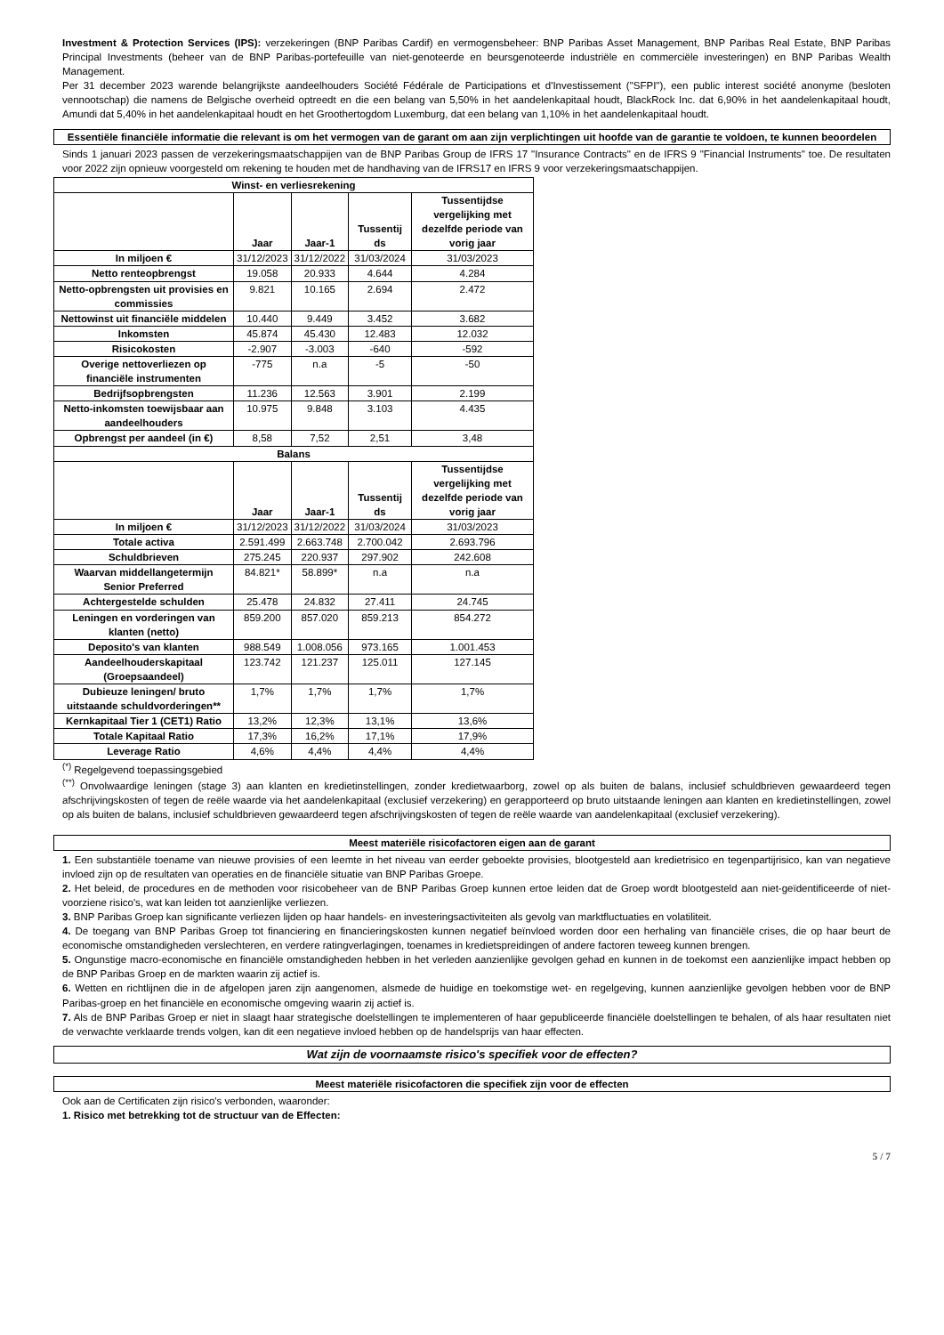Investment & Protection Services (IPS): verzekeringen (BNP Paribas Cardif) en vermogensbeheer: BNP Paribas Asset Management, BNP Paribas Real Estate, BNP Paribas Principal Investments (beheer van de BNP Paribas-portefeuille van niet-genoteerde en beursgenoteerde industriële en commerciële investeringen) en BNP Paribas Wealth Management.
Per 31 december 2023 warende belangrijkste aandeelhouders Société Fédérale de Participations et d'Investissement ("SFPI"), een public interest société anonyme (besloten vennootschap) die namens de Belgische overheid optreedt en die een belang van 5,50% in het aandelenkapitaal houdt, BlackRock Inc. dat 6,90% in het aandelenkapitaal houdt, Amundi dat 5,40% in het aandelenkapitaal houdt en het Groothertogdom Luxemburg, dat een belang van 1,10% in het aandelenkapitaal houdt.
Essentiële financiële informatie die relevant is om het vermogen van de garant om aan zijn verplichtingen uit hoofde van de garantie te voldoen, te kunnen beoordelen
Sinds 1 januari 2023 passen de verzekeringsmaatschappijen van de BNP Paribas Group de IFRS 17 "Insurance Contracts" en de IFRS 9 "Financial Instruments" toe. De resultaten voor 2022 zijn opnieuw voorgesteld om rekening te houden met de handhaving van de IFRS17 en IFRS 9 voor verzekeringsmaatschappijen.
| Winst- en verliesrekening | | | | |
| --- | --- | --- | --- | --- |
| | Jaar | Jaar-1 | Tussentij ds | Tussentijdse vergelijking met dezelfde periode van vorig jaar |
| In miljoen € | 31/12/2023 | 31/12/2022 | 31/03/2024 | 31/03/2023 |
| Netto renteopbrengst | 19.058 | 20.933 | 4.644 | 4.284 |
| Netto-opbrengsten uit provisies en commissies | 9.821 | 10.165 | 2.694 | 2.472 |
| Nettowinst uit financiële middelen | 10.440 | 9.449 | 3.452 | 3.682 |
| Inkomsten | 45.874 | 45.430 | 12.483 | 12.032 |
| Risicokosten | -2.907 | -3.003 | -640 | -592 |
| Overige nettoverliezen op financiële instrumenten | -775 | n.a | -5 | -50 |
| Bedrijfsopbrengsten | 11.236 | 12.563 | 3.901 | 2.199 |
| Netto-inkomsten toewijsbaar aan aandeelhouders | 10.975 | 9.848 | 3.103 | 4.435 |
| Opbrengst per aandeel (in €) | 8,58 | 7,52 | 2,51 | 3,48 |
| Balans | | | | |
| | Jaar | Jaar-1 | Tussentij ds | Tussentijdse vergelijking met dezelfde periode van vorig jaar |
| In miljoen € | 31/12/2023 | 31/12/2022 | 31/03/2024 | 31/03/2023 |
| Totale activa | 2.591.499 | 2.663.748 | 2.700.042 | 2.693.796 |
| Schuldbrieven | 275.245 | 220.937 | 297.902 | 242.608 |
| Waarvan middellangetermijn Senior Preferred | 84.821* | 58.899* | n.a | n.a |
| Achtergestelde schulden | 25.478 | 24.832 | 27.411 | 24.745 |
| Leningen en vorderingen van klanten (netto) | 859.200 | 857.020 | 859.213 | 854.272 |
| Deposito's van klanten | 988.549 | 1.008.056 | 973.165 | 1.001.453 |
| Aandeelhouderskapitaal (Groepsaandeel) | 123.742 | 121.237 | 125.011 | 127.145 |
| Dubieuze leningen/ bruto uitstaande schuldvorderingen** | 1,7% | 1,7% | 1,7% | 1,7% |
| Kernkapitaal Tier 1 (CET1) Ratio | 13,2% | 12,3% | 13,1% | 13,6% |
| Totale Kapitaal Ratio | 17,3% | 16,2% | 17,1% | 17,9% |
| Leverage Ratio | 4,6% | 4,4% | 4,4% | 4,4% |
<sup>(*)</sup> Regelgevend toepassingsgebied
<sup>(**)</sup> Onvolwaardige leningen (stage 3) aan klanten en kredietinstellingen, zonder kredietwaarborg, zowel op als buiten de balans, inclusief schuldbrieven gewaardeerd tegen afschrijvingskosten of tegen de reële waarde via het aandelenkapitaal (exclusief verzekering) en gerapporteerd op bruto uitstaande leningen aan klanten en kredietinstellingen, zowel op als buiten de balans, inclusief schuldbrieven gewaardeerd tegen afschrijvingskosten of tegen de reële waarde van aandelenkapitaal (exclusief verzekering).
Meest materiële risicofactoren eigen aan de garant
1. Een substantiële toename van nieuwe provisies of een leemte in het niveau van eerder geboekte provisies, blootgesteld aan kredietrisico en tegenpartijrisico, kan van negatieve invloed zijn op de resultaten van operaties en de financiële situatie van BNP Paribas Groepe.
2. Het beleid, de procedures en de methoden voor risicobeheer van de BNP Paribas Groep kunnen ertoe leiden dat de Groep wordt blootgesteld aan niet-geïdentificeerde of niet-voorziene risico's, wat kan leiden tot aanzienlijke verliezen.
3. BNP Paribas Groep kan significante verliezen lijden op haar handels- en investeringsactiviteiten als gevolg van marktfluctuaties en volatiliteit.
4. De toegang van BNP Paribas Groep tot financiering en financieringskosten kunnen negatief beïnvloed worden door een herhaling van financiële crises, die op haar beurt de economische omstandigheden verslechteren, en verdere ratingverlagingen, toenames in kredietspreidingen of andere factoren teweeg kunnen brengen.
5. Ongunstige macro-economische en financiële omstandigheden hebben in het verleden aanzienlijke gevolgen gehad en kunnen in de toekomst een aanzienlijke impact hebben op de BNP Paribas Groep en de markten waarin zij actief is.
6. Wetten en richtlijnen die in de afgelopen jaren zijn aangenomen, alsmede de huidige en toekomstige wet- en regelgeving, kunnen aanzienlijke gevolgen hebben voor de BNP Paribas-groep en het financiële en economische omgeving waarin zij actief is.
7. Als de BNP Paribas Groep er niet in slaagt haar strategische doelstellingen te implementeren of haar gepubliceerde financiële doelstellingen te behalen, of als haar resultaten niet de verwachte verklaarde trends volgen, kan dit een negatieve invloed hebben op de handelsprijs van haar effecten.
Wat zijn de voornaamste risico's specifiek voor de effecten?
Meest materiële risicofactoren die specifiek zijn voor de effecten
Ook aan de Certificaten zijn risico's verbonden, waaronder:
1. Risico met betrekking tot de structuur van de Effecten:
5 / 7